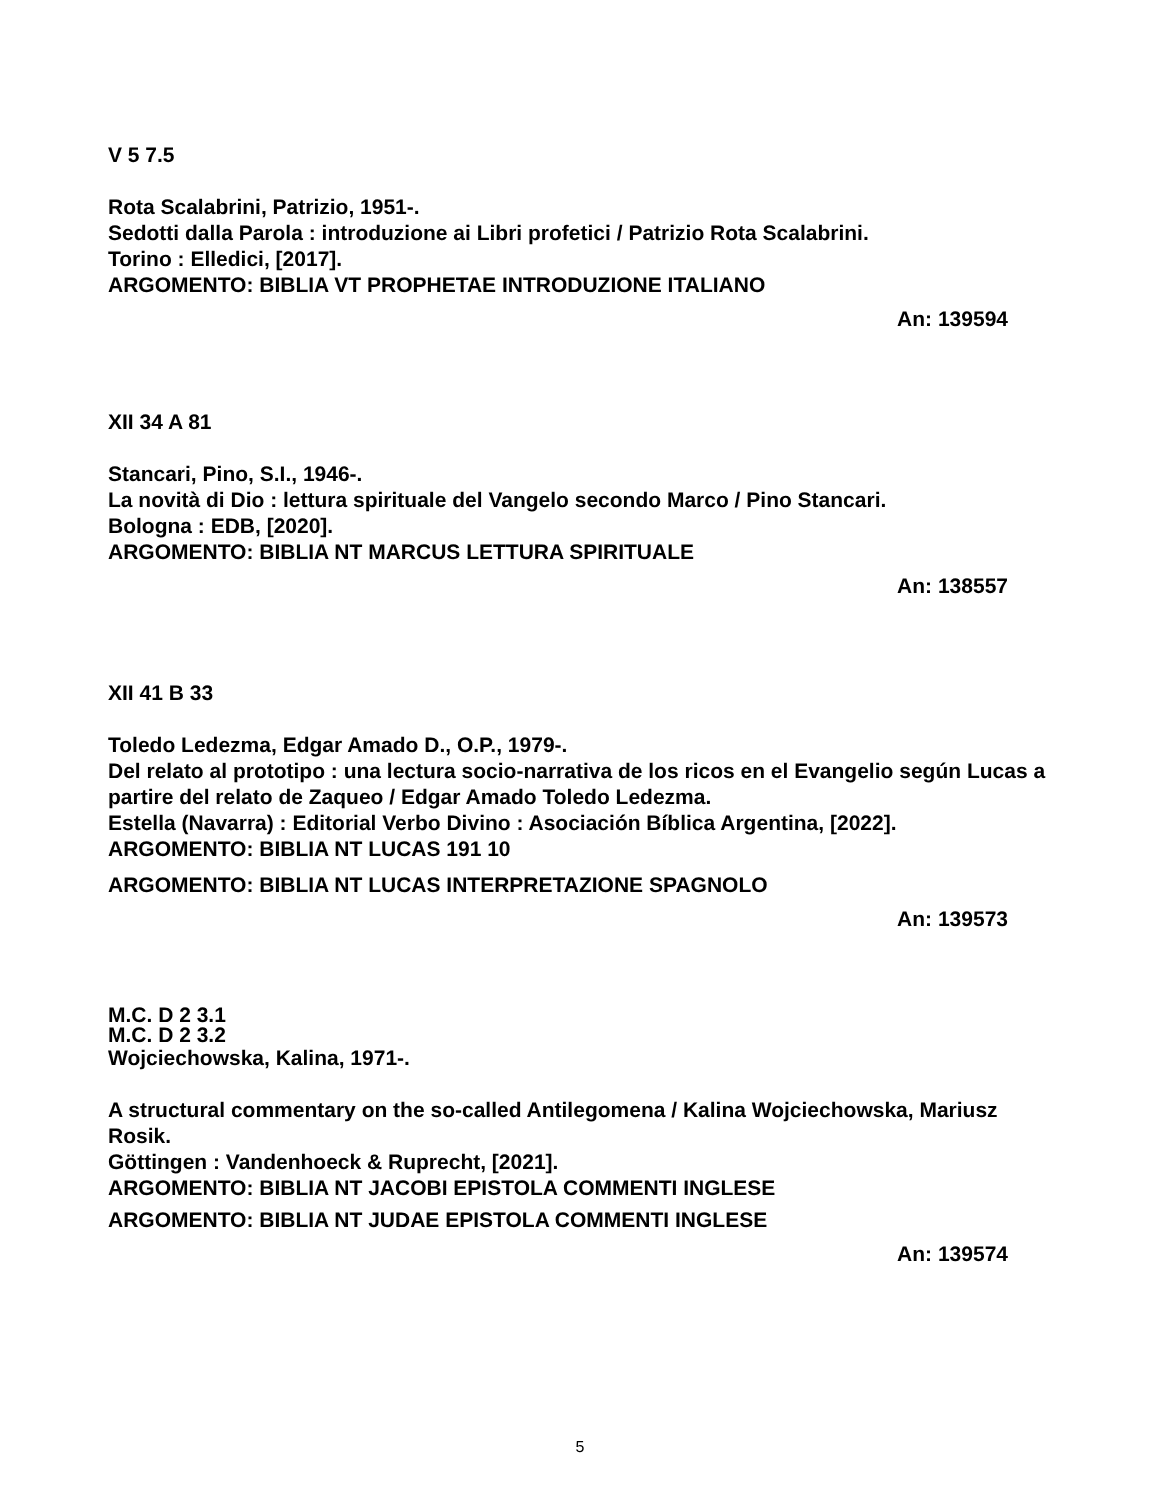V 5 7.5
Rota Scalabrini, Patrizio, 1951-.
Sedotti dalla Parola : introduzione ai Libri profetici / Patrizio Rota Scalabrini.
Torino : Elledici, [2017].
ARGOMENTO: BIBLIA VT PROPHETAE INTRODUZIONE ITALIANO
An: 139594
XII 34 A 81
Stancari, Pino, S.I., 1946-.
La novità di Dio : lettura spirituale del Vangelo secondo Marco / Pino Stancari.
Bologna : EDB, [2020].
ARGOMENTO: BIBLIA NT MARCUS LETTURA SPIRITUALE
An: 138557
XII 41 B 33
Toledo Ledezma, Edgar Amado D., O.P., 1979-.
Del relato al prototipo : una lectura socio-narrativa de los ricos en el Evangelio según Lucas a partire del relato de Zaqueo / Edgar Amado Toledo Ledezma.
Estella (Navarra) : Editorial Verbo Divino : Asociación Bíblica Argentina, [2022].
ARGOMENTO: BIBLIA NT LUCAS 191 10
ARGOMENTO: BIBLIA NT LUCAS INTERPRETAZIONE SPAGNOLO
An: 139573
M.C. D 2 3.1
M.C. D 2 3.2
Wojciechowska, Kalina, 1971-.
A structural commentary on the so-called Antilegomena / Kalina Wojciechowska, Mariusz Rosik.
Göttingen : Vandenhoeck & Ruprecht, [2021].
ARGOMENTO: BIBLIA NT JACOBI EPISTOLA COMMENTI INGLESE
ARGOMENTO: BIBLIA NT JUDAE EPISTOLA COMMENTI INGLESE
An: 139574
5